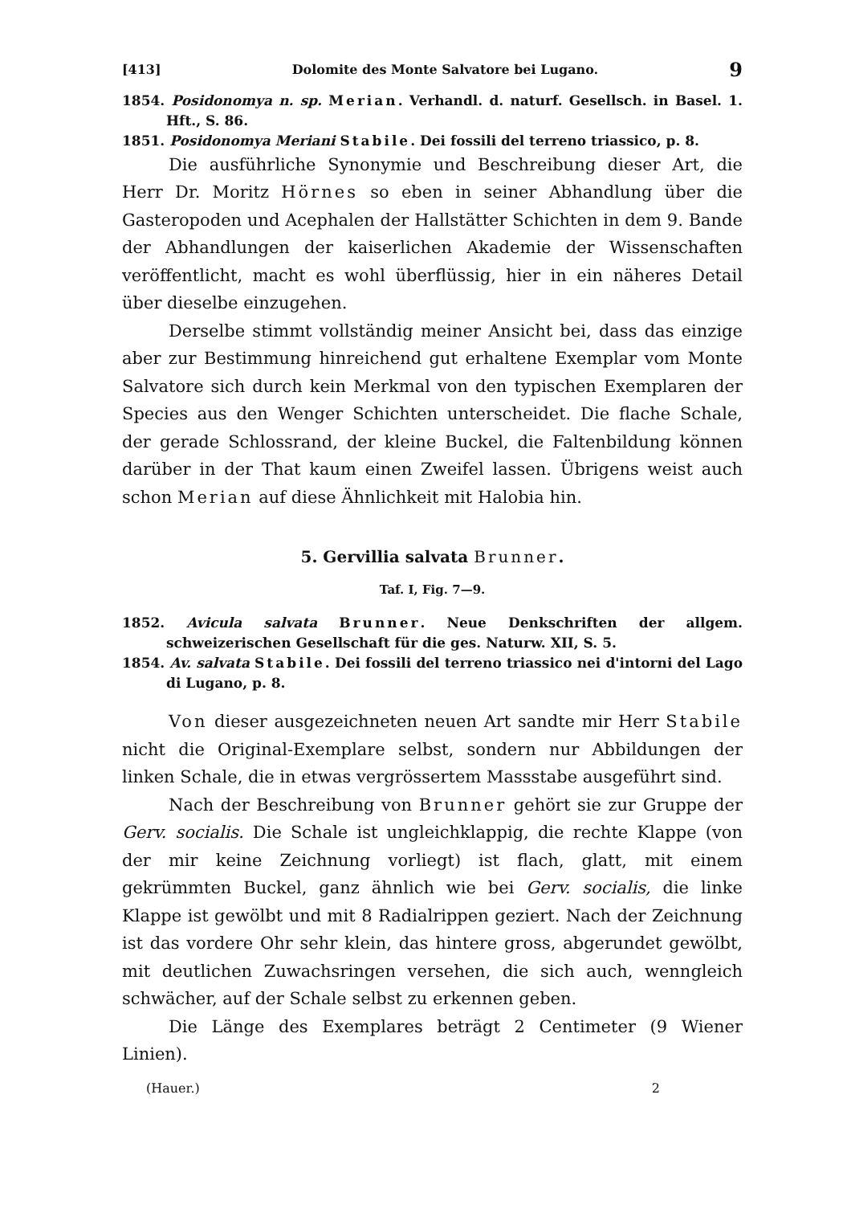[413] Dolomite des Monte Salvatore bei Lugano. 9
1854. Posidonomya n. sp. Merian. Verhandl. d. naturf. Gesellsch. in Basel. 1. Hft., S. 86.
1851. Posidonomya Meriani Stabile. Dei fossili del terreno triassico, p. 8.
Die ausführliche Synonymie und Beschreibung dieser Art, die Herr Dr. Moritz Hörnes so eben in seiner Abhandlung über die Gasteropoden und Acephalen der Hallstätter Schichten in dem 9. Bande der Abhandlungen der kaiserlichen Akademie der Wissenschaften veröffentlicht, macht es wohl überflüssig, hier in ein näheres Detail über dieselbe einzugehen.
Derselbe stimmt vollständig meiner Ansicht bei, dass das einzige aber zur Bestimmung hinreichend gut erhaltene Exemplar vom Monte Salvatore sich durch kein Merkmal von den typischen Exemplaren der Species aus den Wenger Schichten unterscheidet. Die flache Schale, der gerade Schlossrand, der kleine Buckel, die Faltenbildung können darüber in der That kaum einen Zweifel lassen. Übrigens weist auch schon Merian auf diese Ähnlichkeit mit Halobia hin.
5. Gervillia salvata Brunner.
Taf. I, Fig. 7—9.
1852. Avicula salvata Brunner. Neue Denkschriften der allgem. schweizerischen Gesellschaft für die ges. Naturw. XII, S. 5.
1854. Av. salvata Stabile. Dei fossili del terreno triassico nei d'intorni del Lago di Lugano, p. 8.
Von dieser ausgezeichneten neuen Art sandte mir Herr Stabile nicht die Original-Exemplare selbst, sondern nur Abbildungen der linken Schale, die in etwas vergrössertem Massstabe ausgeführt sind.
Nach der Beschreibung von Brunner gehört sie zur Gruppe der Gerv. socialis. Die Schale ist ungleichklappig, die rechte Klappe (von der mir keine Zeichnung vorliegt) ist flach, glatt, mit einem gekrümmten Buckel, ganz ähnlich wie bei Gerv. socialis, die linke Klappe ist gewölbt und mit 8 Radialrippen geziert. Nach der Zeichnung ist das vordere Ohr sehr klein, das hintere gross, abgerundet gewölbt, mit deutlichen Zuwachsringen versehen, die sich auch, wenngleich schwächer, auf der Schale selbst zu erkennen geben.
Die Länge des Exemplares beträgt 2 Centimeter (9 Wiener Linien).
(Hauer.) 2